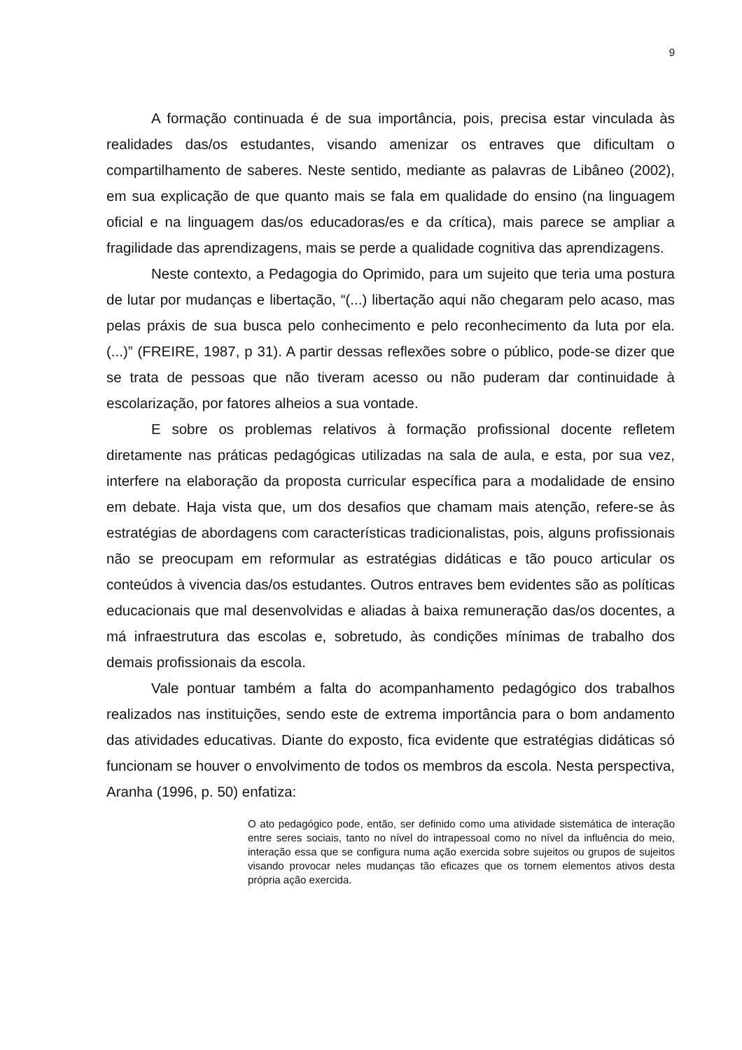9
A formação continuada é de sua importância, pois, precisa estar vinculada às realidades das/os estudantes, visando amenizar os entraves que dificultam o compartilhamento de saberes. Neste sentido, mediante as palavras de Libâneo (2002), em sua explicação de que quanto mais se fala em qualidade do ensino (na linguagem oficial e na linguagem das/os educadoras/es e da crítica), mais parece se ampliar a fragilidade das aprendizagens, mais se perde a qualidade cognitiva das aprendizagens.
Neste contexto, a Pedagogia do Oprimido, para um sujeito que teria uma postura de lutar por mudanças e libertação, “(...) libertação aqui não chegaram pelo acaso, mas pelas práxis de sua busca pelo conhecimento e pelo reconhecimento da luta por ela. (...)” (FREIRE, 1987, p 31). A partir dessas reflexões sobre o público, pode-se dizer que se trata de pessoas que não tiveram acesso ou não puderam dar continuidade à escolarização, por fatores alheios a sua vontade.
E sobre os problemas relativos à formação profissional docente refletem diretamente nas práticas pedagógicas utilizadas na sala de aula, e esta, por sua vez, interfere na elaboração da proposta curricular específica para a modalidade de ensino em debate. Haja vista que, um dos desafios que chamam mais atenção, refere-se às estratégias de abordagens com características tradicionalistas, pois, alguns profissionais não se preocupam em reformular as estratégias didáticas e tão pouco articular os conteúdos à vivencia das/os estudantes. Outros entraves bem evidentes são as políticas educacionais que mal desenvolvidas e aliadas à baixa remuneração das/os docentes, a má infraestrutura das escolas e, sobretudo, às condições mínimas de trabalho dos demais profissionais da escola.
Vale pontuar também a falta do acompanhamento pedagógico dos trabalhos realizados nas instituições, sendo este de extrema importância para o bom andamento das atividades educativas. Diante do exposto, fica evidente que estratégias didáticas só funcionam se houver o envolvimento de todos os membros da escola. Nesta perspectiva, Aranha (1996, p. 50) enfatiza:
O ato pedagógico pode, então, ser definido como uma atividade sistemática de interação entre seres sociais, tanto no nível do intrapessoal como no nível da influência do meio, interação essa que se configura numa ação exercida sobre sujeitos ou grupos de sujeitos visando provocar neles mudanças tão eficazes que os tornem elementos ativos desta própria ação exercida.